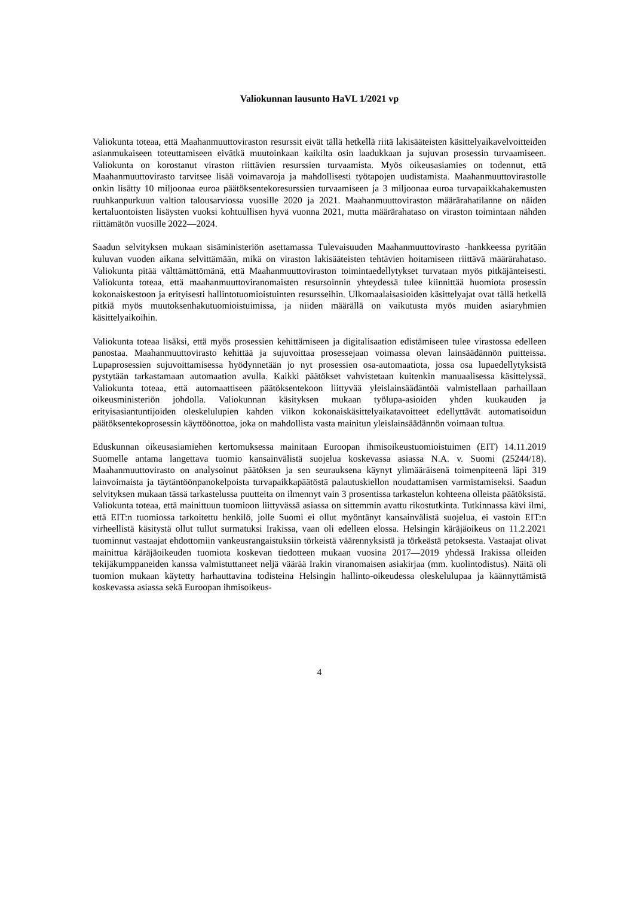Valiokunnan lausunto HaVL 1/2021 vp
Valiokunta toteaa, että Maahanmuuttoviraston resurssit eivät tällä hetkellä riitä lakisääteisten käsittelyaikavelvoitteiden asianmukaiseen toteuttamiseen eivätkä muutoinkaan kaikilta osin laadukkaan ja sujuvan prosessin turvaamiseen. Valiokunta on korostanut viraston riittävien resurssien turvaamista. Myös oikeusasiamies on todennut, että Maahanmuuttovirasto tarvitsee lisää voimavaroja ja mahdollisesti työtapojen uudistamista. Maahanmuuttovirastolle onkin lisätty 10 miljoonaa euroa päätöksentekoresurssien turvaamiseen ja 3 miljoonaa euroa turvapaikkahakemusten ruuhkanpurkuun valtion talousarviossa vuosille 2020 ja 2021. Maahanmuuttoviraston määrärahatilanne on näiden kertaluontoisten lisäysten vuoksi kohtuullisen hyvä vuonna 2021, mutta määrärahataso on viraston toimintaan nähden riittämätön vuosille 2022—2024.
Saadun selvityksen mukaan sisäministeriön asettamassa Tulevaisuuden Maahanmuuttovirasto -hankkeessa pyritään kuluvan vuoden aikana selvittämään, mikä on viraston lakisääteisten tehtävien hoitamiseen riittävä määrärahataso. Valiokunta pitää välttämättömänä, että Maahanmuuttoviraston toimintaedellytykset turvataan myös pitkäjänteisesti. Valiokunta toteaa, että maahanmuuttoviranomaisten resursoinnin yhteydessä tulee kiinnittää huomiota prosessin kokonaiskestoon ja erityisesti hallintotuomioistuinten resursseihin. Ulkomaalaisasioiden käsittelyajat ovat tällä hetkellä pitkiä myös muutoksenhakutuomioistuimissa, ja niiden määrällä on vaikutusta myös muiden asiaryhmien käsittelyaikoihin.
Valiokunta toteaa lisäksi, että myös prosessien kehittämiseen ja digitalisaation edistämiseen tulee virastossa edelleen panostaa. Maahanmuuttovirasto kehittää ja sujuvoittaa prosessejaan voimassa olevan lainsäädännön puitteissa. Lupaprosessien sujuvoittamisessa hyödynnetään jo nyt prosessien osa-automaatiota, jossa osa lupaedellytyksistä pystytään tarkastamaan automaation avulla. Kaikki päätökset vahvistetaan kuitenkin manuaalisessa käsittelyssä. Valiokunta toteaa, että automaattiseen päätöksentekoon liittyvää yleislainsäädäntöä valmistellaan parhaillaan oikeusministeriön johdolla. Valiokunnan käsityksen mukaan työlupa-asioiden yhden kuukauden ja erityisasiantuntijoiden oleskelulupien kahden viikon kokonaiskäsittelyaikatavoitteet edellyttävät automatisoidun päätöksentekoprosessin käyttöönottoa, joka on mahdollista vasta mainitun yleislainsäädännön voimaan tultua.
Eduskunnan oikeusasiamiehen kertomuksessa mainitaan Euroopan ihmisoikeustuomioistuimen (EIT) 14.11.2019 Suomelle antama langettava tuomio kansainvälistä suojelua koskevassa asiassa N.A. v. Suomi (25244/18). Maahanmuuttovirasto on analysoinut päätöksen ja sen seurauksena käynyt ylimääräisenä toimenpiteenä läpi 319 lainvoimaista ja täytäntöönpanokelpoista turvapaikkapäätöstä palautuskiellon noudattamisen varmistamiseksi. Saadun selvityksen mukaan tässä tarkastelussa puutteita on ilmennyt vain 3 prosentissa tarkastelun kohteena olleista päätöksistä. Valiokunta toteaa, että mainittuun tuomioon liittyvässä asiassa on sittemmin avattu rikostutkinta. Tutkinnassa kävi ilmi, että EIT:n tuomiossa tarkoitettu henkilö, jolle Suomi ei ollut myöntänyt kansainvälistä suojelua, ei vastoin EIT:n virheellistä käsitystä ollut tullut surmatuksi Irakissa, vaan oli edelleen elossa. Helsingin käräjäoikeus on 11.2.2021 tuominnut vastaajat ehdottomiin vankeusrangaistuksiin törkeistä väärennyksistä ja törkeästä petoksesta. Vastaajat olivat mainittua käräjäoikeuden tuomiota koskevan tiedotteen mukaan vuosina 2017—2019 yhdessä Irakissa olleiden tekijäkumppaneiden kanssa valmistuttaneet neljä väärää Irakin viranomaisen asiakirjaa (mm. kuolintodistus). Näitä oli tuomion mukaan käytetty harhauttavina todisteina Helsingin hallinto-oikeudessa oleskelulupaa ja käännyttämistä koskevassa asiassa sekä Euroopan ihmisoikeus-
4